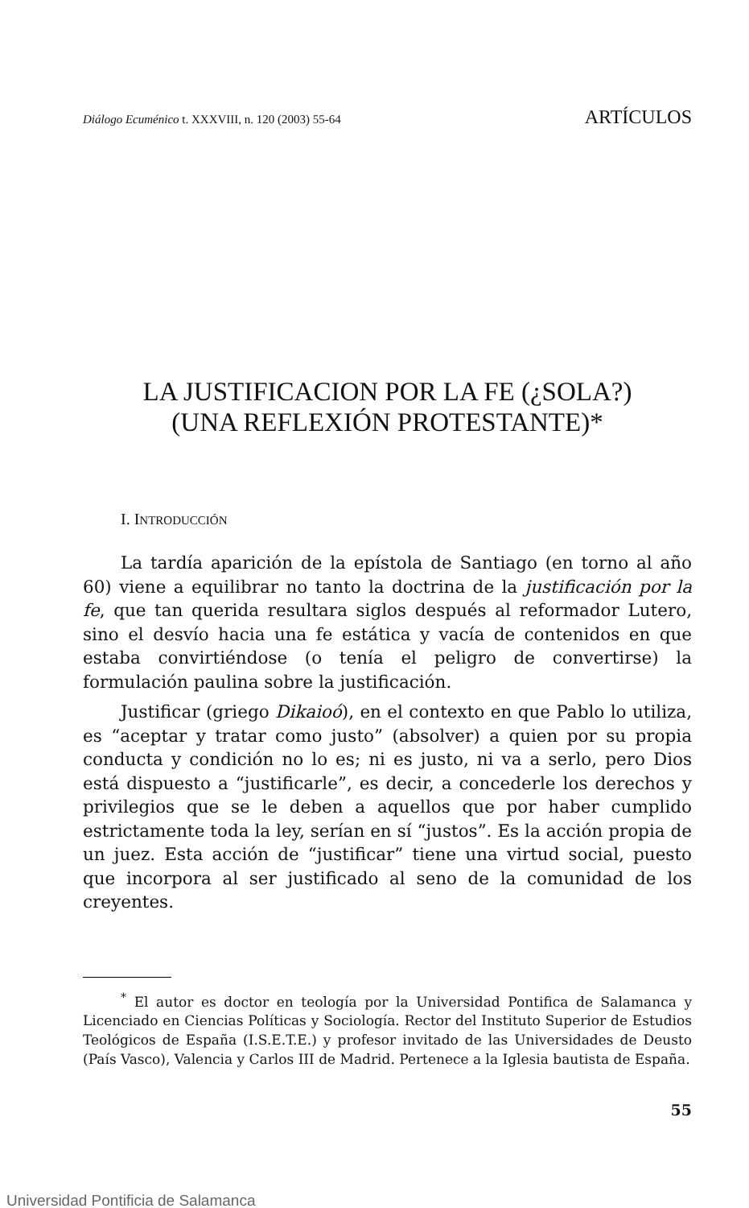Diálogo Ecuménico t. XXXVIII, n. 120 (2003) 55-64 ARTÍCULOS
LA JUSTIFICACION POR LA FE (¿SOLA?)
(UNA REFLEXIÓN PROTESTANTE)*
I. INTRODUCCIÓN
La tardía aparición de la epístola de Santiago (en torno al año 60) viene a equilibrar no tanto la doctrina de la justificación por la fe, que tan querida resultara siglos después al reformador Lutero, sino el desvío hacia una fe estática y vacía de contenidos en que estaba convirtiéndose (o tenía el peligro de convertirse) la formulación paulina sobre la justificación.
Justificar (griego Dikaioó), en el contexto en que Pablo lo utiliza, es “aceptar y tratar como justo” (absolver) a quien por su propia conducta y condición no lo es; ni es justo, ni va a serlo, pero Dios está dispuesto a “justificarle”, es decir, a concederle los derechos y privilegios que se le deben a aquellos que por haber cumplido estrictamente toda la ley, serían en sí “justos”. Es la acción propia de un juez. Esta acción de “justificar” tiene una virtud social, puesto que incorpora al ser justificado al seno de la comunidad de los creyentes.
<sup>*</sup> El autor es doctor en teología por la Universidad Pontifica de Salamanca y Licenciado en Ciencias Políticas y Sociología. Rector del Instituto Superior de Estudios Teológicos de España (I.S.E.T.E.) y profesor invitado de las Universidades de Deusto (País Vasco), Valencia y Carlos III de Madrid. Pertenece a la Iglesia bautista de España.
55
Universidad Pontificia de Salamanca